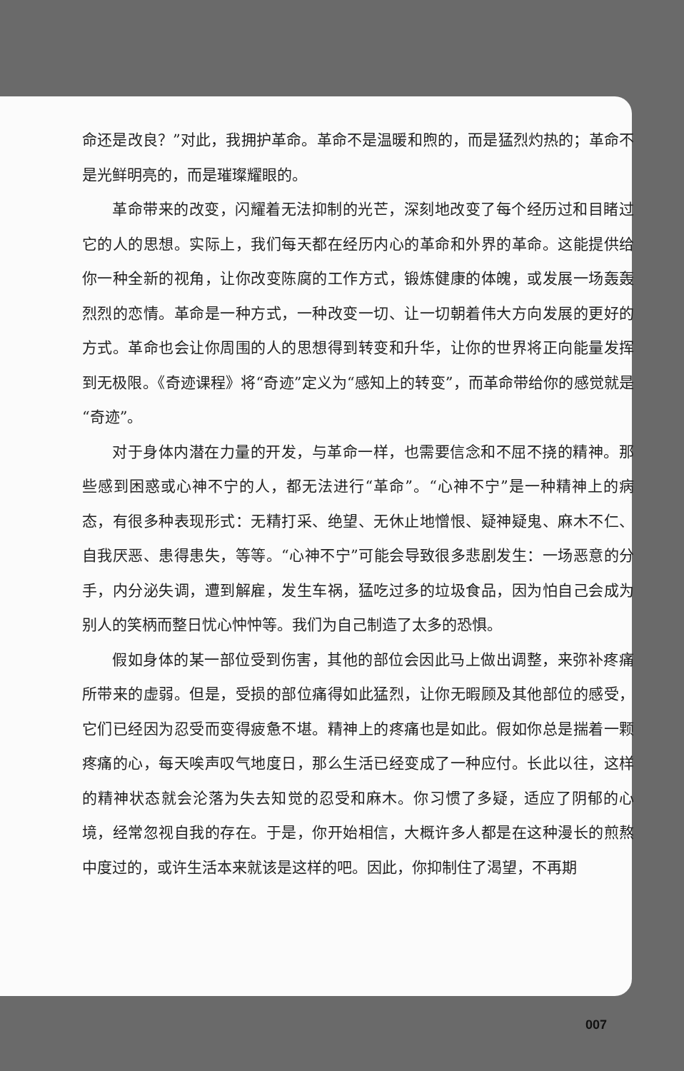命还是改良？”对此，我拥护革命。革命不是温暖和煦的，而是猛烈灼热的；革命不是光鲜明亮的，而是璀璨耀眼的。
革命带来的改变，闪耀着无法抑制的光芒，深刻地改变了每个经历过和目睹过它的人的思想。实际上，我们每天都在经历内心的革命和外界的革命。这能提供给你一种全新的视角，让你改变陈腐的工作方式，锻炼健康的体魄，或发展一场轰轰烈烈的恋情。革命是一种方式，一种改变一切、让一切朝着伟大方向发展的更好的方式。革命也会让你周围的人的思想得到转变和升华，让你的世界将正向能量发挥到无极限。《奇迹课程》将“奇迹”定义为“感知上的转变”，而革命带给你的感觉就是“奇迹”。
对于身体内潜在力量的开发，与革命一样，也需要信念和不屈不挠的精神。那些感到困惑或心神不宁的人，都无法进行“革命”。“心神不宁”是一种精神上的病态，有很多种表现形式：无精打采、绝望、无休止地憎恨、疑神疑鬼、麻木不仁、自我厌恶、患得患失，等等。“心神不宁”可能会导致很多悲剧发生：一场恶意的分手，内分泌失调，遭到解雇，发生车祸，猛吃过多的垃圾食品，因为怕自己会成为别人的笑柄而整日忧心忡忡等。我们为自己制造了太多的恐惧。
假如身体的某一部位受到伤害，其他的部位会因此马上做出调整，来弥补疼痛所带来的虚弱。但是，受损的部位痛得如此猛烈，让你无暇顾及其他部位的感受，它们已经因为忍受而变得疲惫不堪。精神上的疼痛也是如此。假如你总是揣着一颗疼痛的心，每天唉声叹气地度日，那么生活已经变成了一种应付。长此以往，这样的精神状态就会沦落为失去知觉的忍受和麻木。你习惯了多疑，适应了阴郁的心境，经常忽视自我的存在。于是，你开始相信，大概许多人都是在这种漫长的煎熬中度过的，或许生活本来就该是这样的吧。因此，你抑制住了渴望，不再期
007